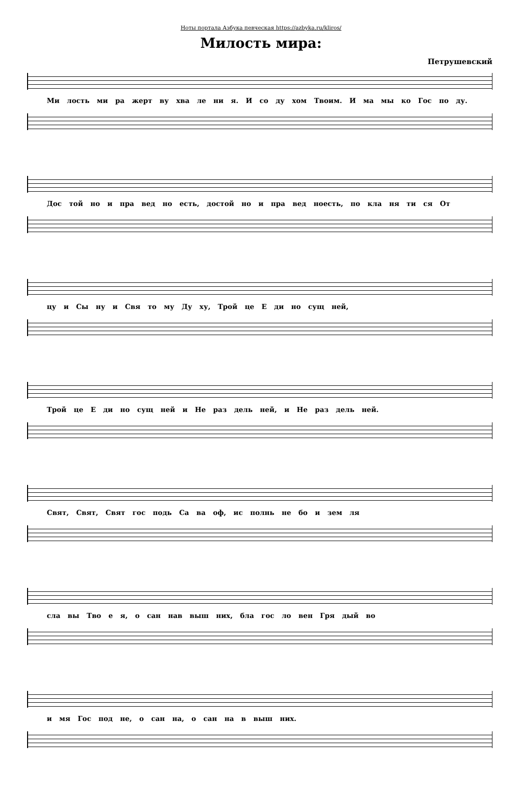Ноты портала Азбука певческая https://azbyka.ru/kliros/
Милость мира:
Петрушевский
Ми лость ми ра жерт ву хва ле ни я. И со ду хом Твоим. И ма мы ко Гос по ду.
Дос той но и пра вед но есть, достой но и пра вед ноесть, по кла ня ти ся От
цу и Сы ну и Свя то му Ду ху, Трой це Е ди но сущ ней,
Трой це Е ди но сущ ней и Не раз дель ней, и Не раз дель ней.
Свят, Свят, Свят гос подь Са ва оф, ис полнь не бо и зем ля
сла вы Тво е я, о сан нав выш них, бла гос ло вен Гря дый во
и мя Гос под не, о сан на, о сан на в выш них.